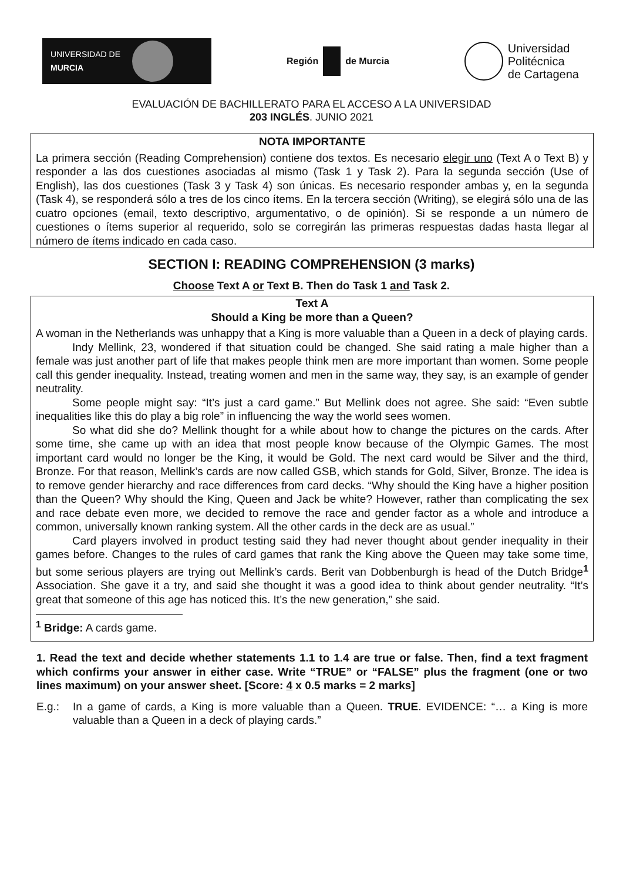UNIVERSIDAD DE
MURCIA
Región de Murcia
Universidad
Politécnica
de Cartagena
EVALUACIÓN DE BACHILLERATO PARA EL ACCESO A LA UNIVERSIDAD
203 INGLÉS. JUNIO 2021
NOTA IMPORTANTE
La primera sección (Reading Comprehension) contiene dos textos. Es necesario elegir uno (Text A o Text B) y responder a las dos cuestiones asociadas al mismo (Task 1 y Task 2). Para la segunda sección (Use of English), las dos cuestiones (Task 3 y Task 4) son únicas. Es necesario responder ambas y, en la segunda (Task 4), se responderá sólo a tres de los cinco ítems. En la tercera sección (Writing), se elegirá sólo una de las cuatro opciones (email, texto descriptivo, argumentativo, o de opinión). Si se responde a un número de cuestiones o ítems superior al requerido, solo se corregirán las primeras respuestas dadas hasta llegar al número de ítems indicado en cada caso.
SECTION I: READING COMPREHENSION (3 marks)
Choose Text A or Text B. Then do Task 1 and Task 2.
Text A
Should a King be more than a Queen?
A woman in the Netherlands was unhappy that a King is more valuable than a Queen in a deck of playing cards.
Indy Mellink, 23, wondered if that situation could be changed. She said rating a male higher than a female was just another part of life that makes people think men are more important than women. Some people call this gender inequality. Instead, treating women and men in the same way, they say, is an example of gender neutrality.
Some people might say: “It’s just a card game.” But Mellink does not agree. She said: “Even subtle inequalities like this do play a big role” in influencing the way the world sees women.
So what did she do? Mellink thought for a while about how to change the pictures on the cards. After some time, she came up with an idea that most people know because of the Olympic Games. The most important card would no longer be the King, it would be Gold. The next card would be Silver and the third, Bronze. For that reason, Mellink’s cards are now called GSB, which stands for Gold, Silver, Bronze. The idea is to remove gender hierarchy and race differences from card decks. “Why should the King have a higher position than the Queen? Why should the King, Queen and Jack be white? However, rather than complicating the sex and race debate even more, we decided to remove the race and gender factor as a whole and introduce a common, universally known ranking system. All the other cards in the deck are as usual.”
Card players involved in product testing said they had never thought about gender inequality in their games before. Changes to the rules of card games that rank the King above the Queen may take some time, but some serious players are trying out Mellink’s cards. Berit van Dobbenburgh is head of the Dutch Bridge<sup>1</sup> Association. She gave it a try, and said she thought it was a good idea to think about gender neutrality. “It’s great that someone of this age has noticed this. It’s the new generation,” she said.
<sup>1</sup> Bridge: A cards game.
1. Read the text and decide whether statements 1.1 to 1.4 are true or false. Then, find a text fragment which confirms your answer in either case. Write “TRUE” or “FALSE” plus the fragment (one or two lines maximum) on your answer sheet. [Score: 4 x 0.5 marks = 2 marks]
E.g.: In a game of cards, a King is more valuable than a Queen. TRUE. EVIDENCE: “… a King is more valuable than a Queen in a deck of playing cards.”